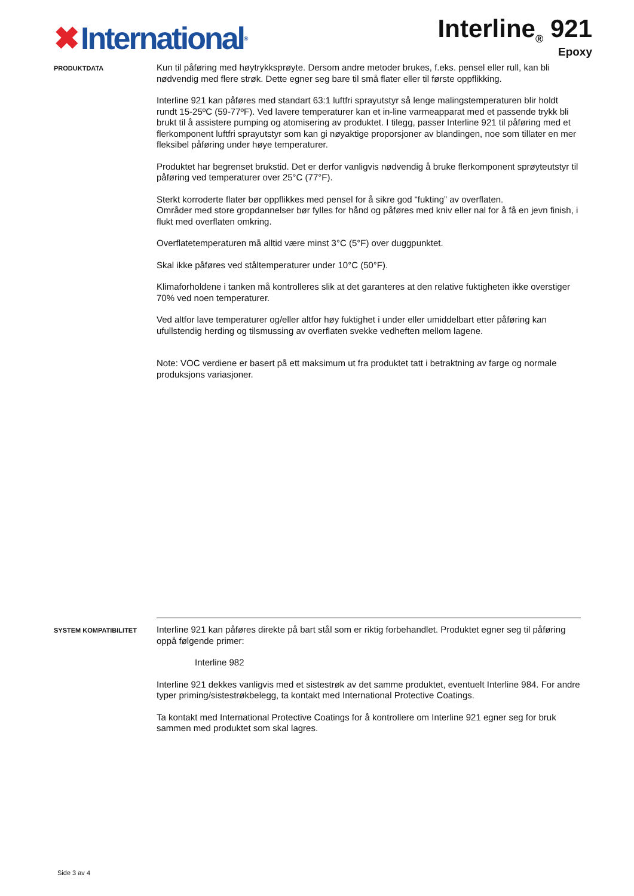✖ International<sup>®</sup>
Interline<sub>®</sub> 921
Epoxy
PRODUKTDATA
Kun til påføring med høytrykksprøyte. Dersom andre metoder brukes, f.eks. pensel eller rull, kan bli nødvendig med flere strøk. Dette egner seg bare til små flater eller til første oppflikking.
Interline 921 kan påføres med standart 63:1 luftfri sprayutstyr så lenge malingstemperaturen blir holdt rundt 15-25ºC (59-77ºF). Ved lavere temperaturer kan et in-line varmeapparat med et passende trykk bli brukt til å assistere pumping og atomisering av produktet. I tilegg, passer Interline 921 til påføring med et flerkomponent luftfri sprayutstyr som kan gi nøyaktige proporsjoner av blandingen, noe som tillater en mer fleksibel påføring under høye temperaturer.
Produktet har begrenset brukstid. Det er derfor vanligvis nødvendig å bruke flerkomponent sprøyteutstyr til påføring ved temperaturer over 25°C (77°F).
Sterkt korroderte flater bør oppflikkes med pensel for å sikre god “fukting” av overflaten.
Områder med store gropdannelser bør fylles for hånd og påføres med kniv eller nal for å få en jevn finish, i flukt med overflaten omkring.
Overflatetemperaturen må alltid være minst 3°C (5°F) over duggpunktet.
Skal ikke påføres ved ståltemperaturer under 10°C (50°F).
Klimaforholdene i tanken må kontrolleres slik at det garanteres at den relative fuktigheten ikke overstiger 70% ved noen temperaturer.
Ved altfor lave temperaturer og/eller altfor høy fuktighet i under eller umiddelbart etter påføring kan ufullstendig herding og tilsmussing av overflaten svekke vedheften mellom lagene.
Note: VOC verdiene er basert på ett maksimum ut fra produktet tatt i betraktning av farge og normale produksjons variasjoner.
SYSTEM KOMPATIBILITET
Interline 921 kan påføres direkte på bart stål som er riktig forbehandlet. Produktet egner seg til påføring oppå følgende primer:
Interline 982
Interline 921 dekkes vanligvis med et sistestrøk av det samme produktet, eventuelt Interline 984. For andre typer priming/sistestrøkbelegg, ta kontakt med International Protective Coatings.
Ta kontakt med International Protective Coatings for å kontrollere om Interline 921 egner seg for bruk sammen med produktet som skal lagres.
Side 3 av 4